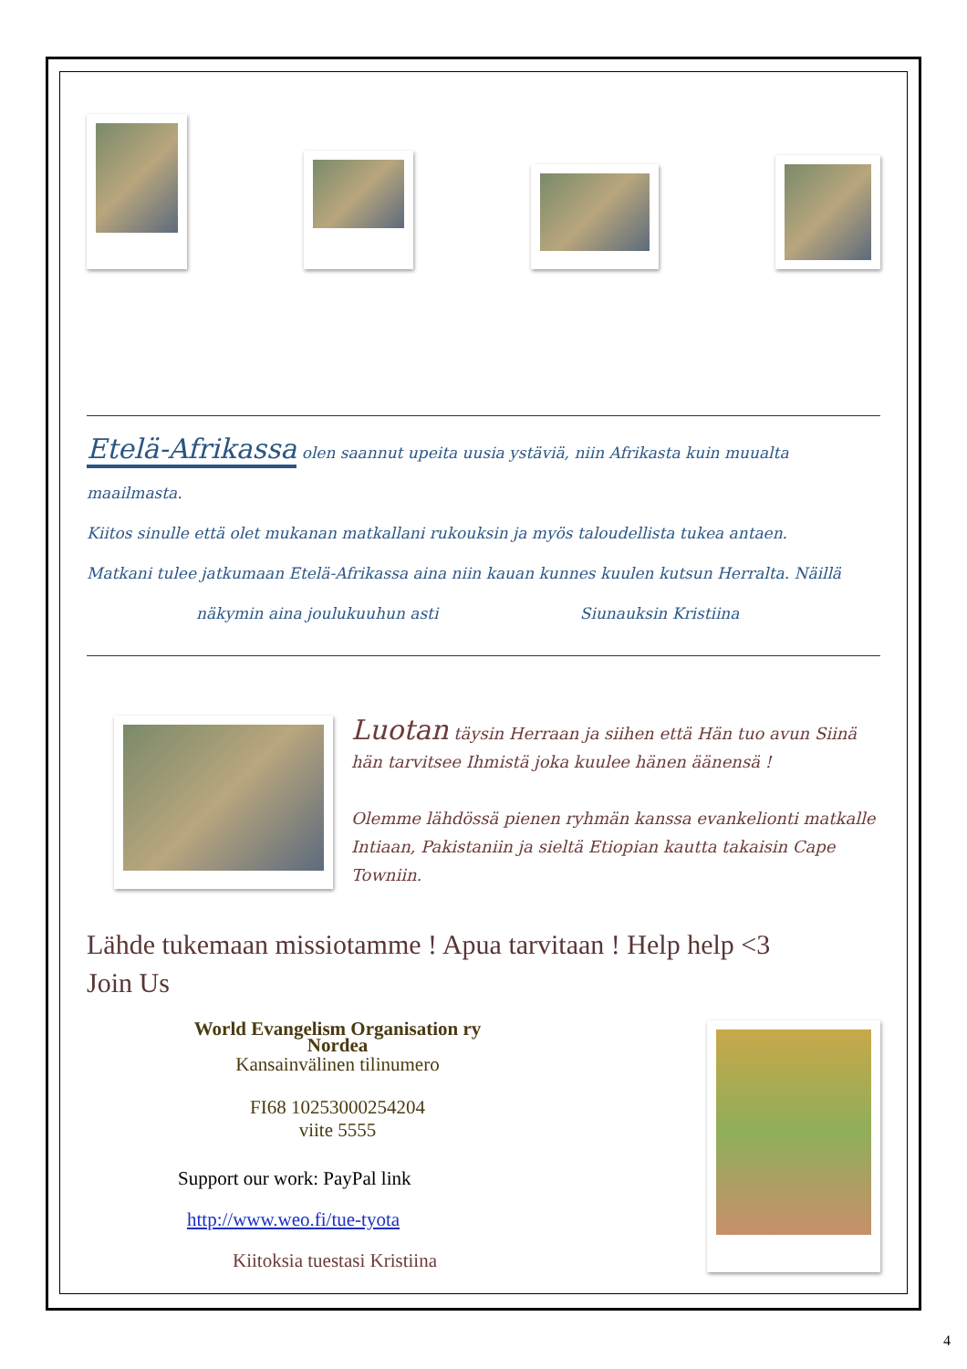Etelä-Afrikassa olen saannut upeita uusia ystäviä, niin Afrikasta kuin muualta maailmasta.
Kiitos sinulle että olet mukanan matkallani rukouksin ja myös taloudellista tukea antaen.
Matkani tulee jatkumaan Etelä-Afrikassa aina niin kauan kunnes kuulen kutsun Herralta. Näillä
näkymin aina joulukuuhun asti Siunauksin Kristiina
Luotan täysin Herraan ja siihen että Hän tuo avun Siinä hän tarvitsee Ihmistä joka kuulee hänen äänensä !
Olemme lähdössä pienen ryhmän kanssa evankelionti matkalle Intiaan, Pakistaniin ja sieltä Etiopian kautta takaisin Cape Towniin.
Lähde tukemaan missiotamme ! Apua tarvitaan ! Help help <3
Join Us
World Evangelism Organisation ry
Nordea
Kansainvälinen tilinumero
FI68 10253000254204
viite 5555
Support our work: PayPal link
http://www.weo.fi/tue-tyota
Kiitoksia tuestasi Kristiina
4